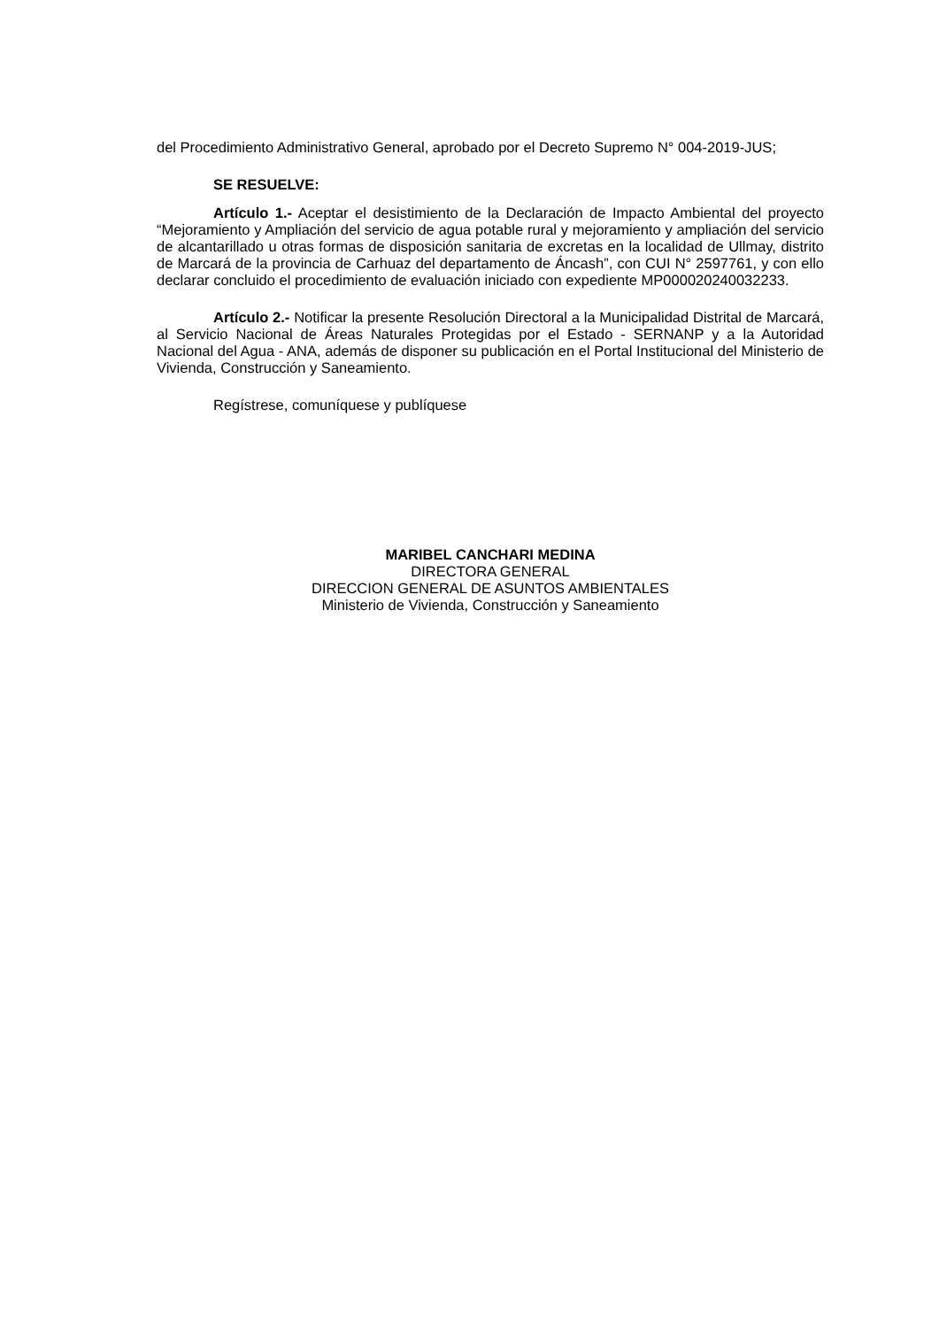del Procedimiento Administrativo General, aprobado por el Decreto Supremo N° 004-2019-JUS;
SE RESUELVE:
Artículo 1.- Aceptar el desistimiento de la Declaración de Impacto Ambiental del proyecto “Mejoramiento y Ampliación del servicio de agua potable rural y mejoramiento y ampliación del servicio de alcantarillado u otras formas de disposición sanitaria de excretas en la localidad de Ullmay, distrito de Marcará de la provincia de Carhuaz del departamento de Áncash”, con CUI N° 2597761, y con ello declarar concluido el procedimiento de evaluación iniciado con expediente MP000020240032233.
Artículo 2.- Notificar la presente Resolución Directoral a la Municipalidad Distrital de Marcará, al Servicio Nacional de Áreas Naturales Protegidas por el Estado - SERNANP y a la Autoridad Nacional del Agua - ANA, además de disponer su publicación en el Portal Institucional del Ministerio de Vivienda, Construcción y Saneamiento.
Regístrese, comuníquese y publíquese
MARIBEL CANCHARI MEDINA
DIRECTORA GENERAL
DIRECCION GENERAL DE ASUNTOS AMBIENTALES
Ministerio de Vivienda, Construcción y Saneamiento